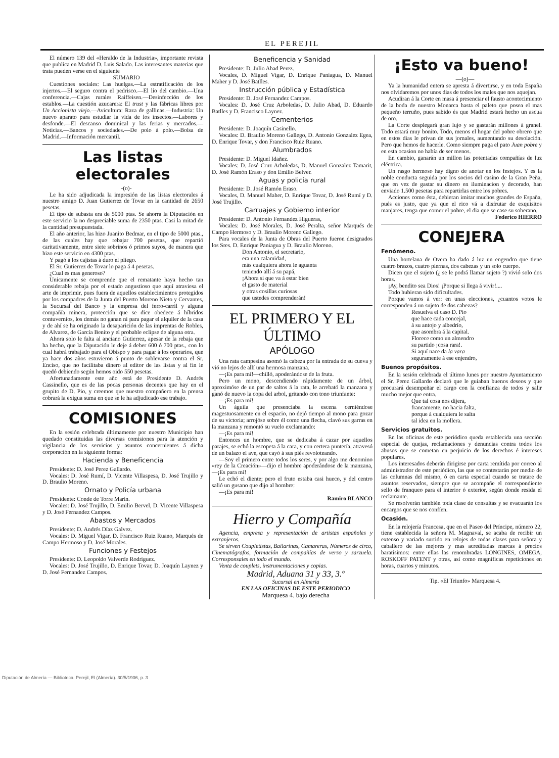EL PEREJIL
El número 139 del «Heraldo de la Industria», importante revista que publica en Madrid D. Luis Salado. Las interesantes materias que trata pueden verse en el siguiente
SUMARIO
Cuestiones sociales: Las huelgas.—La estratificación de los injertos.—El seguro contra el pedrisco.—El lío del cambio.—Una conferencia.—Cajas rurales Raiffeisen.—Desinfección de los establos.—La cuestión azucarera: El trust y las fábricas libres por Un Accionista viejo.—Avicultura: Raza de gallinas.—Industria: Un nuevo aparato para estudiar la vida de los insectos.—Labores y desfonde.—El descanso dominical y las ferias y mercados.—Noticias.—Bancos y sociedades.—De polo á polo.—Bolsa de Madrid.—Información mercantil.
Las listas electorales
-(o)-
Le ha sido adjudicada la impresión de las listas electorales á nuestro amigo D. Juan Gutierrez de Tovar en la cantidad de 2650 pesetas.
El tipo de subasta era de 5000 ptas. Se ahorra la Diputación en este servicio la no despreciable suma de 2350 ptas. Casi la mitad de la cantidad presupuestada.
El año anterior, las hizo Juanito Bedmar, en el tipo de 5000 ptas., de las cuales hay que rebajar 700 pesetas, que repartió caritativamente, entre siete sobrinos ó primos suyos, de manera que hizo este servicio en 4300 ptas.
Y pagó á los cajistas á duro el pliego.
El Sr. Gutierrez de Tovar lo paga á 4 pesetas.
¿Cual es mas generoso?
Unicamente se comprende que el rematante haya hecho tan considerable rebaja por el estado angustioso que aquí atraviesa el arte de imprimir, pues fuera de aquellos establecimientos protegidos por los compadres de la Junta del Puerto Moreno Nieto y Cervantes, la Sucursal del Banco y la empresa del ferro-carril y alguna compañía minera, protección que se dice obedece á híbridos contuvernios, los demás no ganan ni para pagar el alquiler de la casa y de ahí se ha originado la desaparición de las imprentas de Robles, de Alvarez, de García Benito y el probable eclipse de alguna otra.
Ahora solo le falta al anciano Gutierrez, apesar de la rebaja que ha hecho, que la Diputación le deje á deber 600 ó 700 ptas., con lo cual habrá trabajado para el Obispo y para pagar á los operarios, que ya hace dos años estuvieron á punto de sublevarse contra el Sr. Enciso, que no facilitaba dinero al editor de las listas y al fin le quedó debiendo según hemos oido 550 pesetas.
Afortunadamente este año está de Presidente D. Andrés Cassinello, que es de las pocas personas decentes que hay en el grupito de D. Pio, y creemos que nuestro compañero en la prensa cobrará la exigua suma en que se le ha adjudicado ese trabajo.
COMISIONES
En la sesión celebrada últimamente por nuestro Municipio han quedado constituidas las diversas comisiones para la atención y vigilancia de los servicios y asuntos concernientes á dicha corporación en la siguiente forma:
Hacienda y Beneficencia
Presidente: D. José Perez Gallardo.
Vocales: D. José Rumí, D. Vicente Villaspesa, D. José Trujillo y D. Braulio Moreno.
Ornato y Policía urbana
Presidente: Conde de Torre Marín.
Vocales: D. José Trujillo, D. Emilio Bervel, D. Vicente Villaspesa y D. José Fernandez Campos.
Abastos y Mercados
Presidente: D. Andrés Díaz Galvez.
Vocales: D. Miguel Vigar, D. Francisco Ruiz Ruano, Marqués de Campo Hermoso y D. José Morales.
Funciones y Festejos
Presidente: D. Leopoldo Valverde Rodriguez.
Vocales: D. José Trujillo, D. Enrique Tovar, D. Joaquín Laynez y D. José Fernandez Campos.
Beneficencia y Sanidad
Presidente: D. Julio Abad Perez.
Vocales, D. Miguel Vigar, D. Enrique Paniagua, D. Manuel Maher y D. José Batlles.
Instrucción pública y Estadística
Presidente: D. José Fernandez Campos.
Vocales: D. José Cruz Arboledas, D. Julio Abad, D. Eduardo Batlles y D. Francisco Laynez.
Cementerios
Presidente: D. Joaquín Casinello.
Vocales: D. Braulio Moreno Gallego, D. Antonio Gonzalez Egea, D. Enrique Tovar, y don Francisco Ruiz Ruano.
Alumbrados
Presidente: D. Miguel Idañez.
Vocales: D. José Cruz Arboledas, D. Manuel Gonzalez Tamarit, D. José Ramón Eraso y don Emilio Belver.
Aguas y policía rural
Presidente: D. José Ramón Eraso.
Vocales, D. Manuel Maher, D. Enrique Tovar, D. José Rumí y D. José Trujillo.
Carruajes y Gobierno interior
Presidente: D. Antonio Fernandez Higueras,
Vocales: D. José Morales, D. José Peralta, señor Marqués de Campo Hermoso y D. Braulio Moreno Gallego.
Para vocales de la Junta de Obras del Puerto fueron designados los Sres. D. Enrique Paniagua y D. Braulio Moreno.
Don Antonio, el secretario,
era una calamidad,
más cualquiera ahora le aguanta
teniendo allí á su papá,
¡Ahora si que va á estar bien
el gasto de material
y otras cosillas curiosas
que ustedes comprenderán!
EL PRIMERO Y EL ÚLTIMO
APÓLOGO
Una rata campesina asomó la cabeza por la entrada de su cueva y vió no lejos de allí una hermosa manzana.
—¡Es para mí!—chilló, apoderándose de la fruta.
Pero un mono, descendiendo rápidamente de un árbol, aproximóse de un par de saltos á la rata, le arrebató la manzana y ganó de nuevo la copa del arbol, gritando con tono triunfante:
—¡Es para mí!
Un águila que presenciaba la escena cerniéndose magestuosamente en el espacio, no dejó tiempo al mono para gozar de su victoria; arrojóse sobre él como una flecha, clavó sus garras en la manzana y remontó su vuelo exclamando:
—¡Es para mí!
Entonces un hombre, que se dedicaba á cazar por aquellos parajes, se echó la escopeta á la cara, y con certera puntería, atravesó de un balazo el ave, que cayó á sus piés revoloteando.
—Soy el primero entre todos los seres, y por algo me denomino «rey de la Creación»—dijo el hombre apoderándose de la manzana,—¡Es para mí!
Le echó el diente; pero el fruto estaba casi hueco, y del centro salió un gusano que dijo al hombre:
—¡Es para mí!
Ramiro BLANCO
Hierro y Compañía
Agencia, empresa y representación de artistas españoles y extranjeros.
Se sirven Coupletistas, Bailarinas, Camareras, Números de circo, Cinematógrafos, formación de compañías de verso y zarzuela. Corresponsales en todo el mundo.
Venta de couplets, instrumentaciones y copias.
Madrid, Aduana 31 y 33, 3.º
Sucursal en Almería
EN LAS OFICINAS DE ESTE PERIODICO
Marquesa 4. bajo derecha
¡Esto va bueno!
—(o)—
Ya la humanidad entera se apresta á divertirse, y en toda España nos olvidaremos por unos dias de todos los males que nos aquejan.
Acudiran á la Corte en masa á presenciar el fausto acontecimiento de la boda de nuestro Monarca hasta el paleto que posea el mas pequeño terruño, pues sabido és que Madrid estará hecho un ascua de oro.
La Corte desplegará gran lujo y se gastarán millones á granel. Todo estará muy bonito. Todo, menos el hogar del pobre obrero que en estos dias le privan de sus jornales, aumentando su desolación. Pero que hemos de hacerle. Como siempre paga el pato Juan pobre y en esta ocasion no había de ser menos.
En cambio, ganarán un millon las potentadas compañías de luz eléctrica.
Un rasgo hermoso hay digno de anotar en los festejos. Y es la noble conducta seguida por los socios del casino de la Gran Peña, que en vez de gastar su dinero en iluminacion y decorado, han enviado 1.500 pesetas para repartirlas entre los pobres.
Acciones como ésta, debieran imitar muchos grandes de España, pués es justo, que ya que el rico vá a disfrutar de exquisitos manjares, tenga que comer el pobre, el dia que se case su soberano.
Federico HIERRO
CONEJERA
Fenómeno.
Una hortelana de Overa ha dado á luz un engendro que tiene cuatro brazos, cuatro piernas, dos cabezas y un solo cuerpo.
Dicen que el sujeto (¿ se le podrá llamar sujeto ?) vivió solo dos horas.
¡Ay, bendito sea Dios! ¡Porque si llega á vivir!....
Todo hubieran sido dificultades.
Porque vamos á ver: en unas elecciones, ¿cuantos votos le corresponden á un sujeto de dos cabezas?
Resuelva el caso D. Pio
que hace cada concejal,
á su antojo y albedrío,
que asombra á la capital.
Florece como un almendro
su partido ¡cosa rara!.
Si aquí nace da la vara
seguramente á ese enjendro,
Buenos propósitos.
En la sesión celebrada el último lunes por nuestro Ayuntamiento el Sr. Perez Gallardo declaró que le guiaban buenos deseos y que procurará desempeñar el cargo con la confianza de todos y salir mucho mejor que entra.
Que tal cosa nos dijera,
francamente, no hacia falta,
porque á cualquiera le salta
tal idea en la mollera.
Servicios gratuitos.
En las oficinas de este periódico queda establecida una sección especial de quejas, reclamaciones y denuncias contra todos los abusos que se cometan en perjuicio de los derechos é intereses populares.
Los interesados deberán dirigirse por carta remítida por correo al administrador de este periódico, las que se contestarán por medio de las columnas del mismo, ó en carta especial cuando se tratare de asuntos reservados, siempre que se acompañe el correspondiente sello de franqueo para el interior ó exterior, según donde resida el reclamante.
Se resolverán también toda clase de consultas y se evacuarán los encargos que se nos confíen.
Ocasión.
En la relojería Francesa, que en el Paseo del Príncipe, número 22, tiene establecida la señora M. Magnaval, se acaba de recibir un extenso y variado surtido en relojes de todas clases para señora y caballero de las mejores y mas acreditadas marcas á precios baratísimos: entre ellas las renombradas LONGINES, OMEGA, ROSKOFF PATENT y otras, así como magníficas repeticiones en horas, cuartos y minutos.
Tip. «El Triunfo» Marquesa 4.
Diputación de Almería — Biblioteca. Perejil, El (Almería). 30/5/1906, p. 3